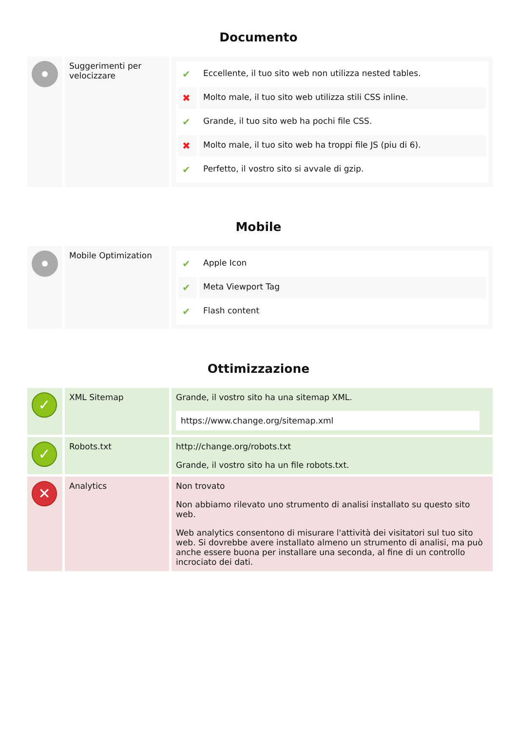Documento
| | Suggerimenti per velocizzare | / ✔ / Eccellente, il tuo sito web non utilizza nested tables. / / ✖ / Molto male, il tuo sito web utilizza stili CSS inline. / / ✔ / Grande, il tuo sito web ha pochi file CSS. / / ✖ / Molto male, il tuo sito web ha troppi file JS (piu di 6). / / ✔ / Perfetto, il vostro sito si avvale di gzip. / |
Mobile
| | Mobile Optimization | / ✔ / Apple Icon / / ✔ / Meta Viewport Tag / / ✔ / Flash content / |
Ottimizzazione
| ✓ | XML Sitemap | Grande, il vostro sito ha una sitemap XML. https://www.change.org/sitemap.xml |
| ✓ | Robots.txt | http://change.org/robots.txt Grande, il vostro sito ha un file robots.txt. |
| ✕ | Analytics | Non trovato Non abbiamo rilevato uno strumento di analisi installato su questo sito web. Web analytics consentono di misurare l'attività dei visitatori sul tuo sito web. Si dovrebbe avere installato almeno un strumento di analisi, ma può anche essere buona per installare una seconda, al fine di un controllo incrociato dei dati. |